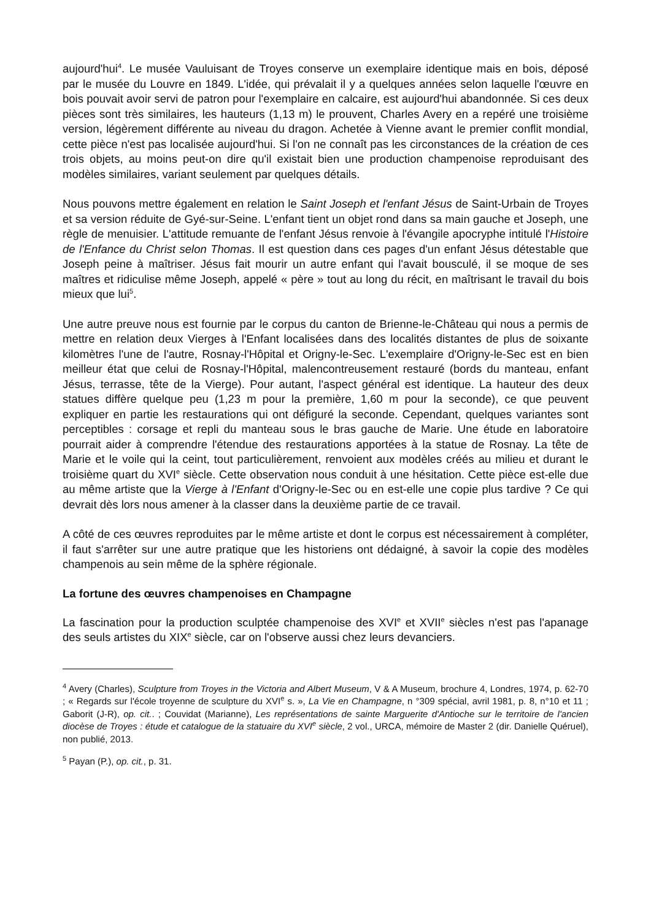aujourd'hui<sup>4</sup>. Le musée Vauluisant de Troyes conserve un exemplaire identique mais en bois, déposé par le musée du Louvre en 1849. L'idée, qui prévalait il y a quelques années selon laquelle l'œuvre en bois pouvait avoir servi de patron pour l'exemplaire en calcaire, est aujourd'hui abandonnée. Si ces deux pièces sont très similaires, les hauteurs (1,13 m) le prouvent, Charles Avery en a repéré une troisième version, légèrement différente au niveau du dragon. Achetée à Vienne avant le premier conflit mondial, cette pièce n'est pas localisée aujourd'hui. Si l'on ne connaît pas les circonstances de la création de ces trois objets, au moins peut-on dire qu'il existait bien une production champenoise reproduisant des modèles similaires, variant seulement par quelques détails.
Nous pouvons mettre également en relation le Saint Joseph et l'enfant Jésus de Saint-Urbain de Troyes et sa version réduite de Gyé-sur-Seine. L'enfant tient un objet rond dans sa main gauche et Joseph, une règle de menuisier. L'attitude remuante de l'enfant Jésus renvoie à l'évangile apocryphe intitulé l'Histoire de l'Enfance du Christ selon Thomas. Il est question dans ces pages d'un enfant Jésus détestable que Joseph peine à maîtriser. Jésus fait mourir un autre enfant qui l'avait bousculé, il se moque de ses maîtres et ridiculise même Joseph, appelé « père » tout au long du récit, en maîtrisant le travail du bois mieux que lui<sup>5</sup>.
Une autre preuve nous est fournie par le corpus du canton de Brienne-le-Château qui nous a permis de mettre en relation deux Vierges à l'Enfant localisées dans des localités distantes de plus de soixante kilomètres l'une de l'autre, Rosnay-l'Hôpital et Origny-le-Sec. L'exemplaire d'Origny-le-Sec est en bien meilleur état que celui de Rosnay-l'Hôpital, malencontreusement restauré (bords du manteau, enfant Jésus, terrasse, tête de la Vierge). Pour autant, l'aspect général est identique. La hauteur des deux statues diffère quelque peu (1,23 m pour la première, 1,60 m pour la seconde), ce que peuvent expliquer en partie les restaurations qui ont défiguré la seconde. Cependant, quelques variantes sont perceptibles : corsage et repli du manteau sous le bras gauche de Marie. Une étude en laboratoire pourrait aider à comprendre l'étendue des restaurations apportées à la statue de Rosnay. La tête de Marie et le voile qui la ceint, tout particulièrement, renvoient aux modèles créés au milieu et durant le troisième quart du XVI<sup>e</sup> siècle. Cette observation nous conduit à une hésitation. Cette pièce est-elle due au même artiste que la Vierge à l'Enfant d'Origny-le-Sec ou en est-elle une copie plus tardive ? Ce qui devrait dès lors nous amener à la classer dans la deuxième partie de ce travail.
A côté de ces œuvres reproduites par le même artiste et dont le corpus est nécessairement à compléter, il faut s'arrêter sur une autre pratique que les historiens ont dédaigné, à savoir la copie des modèles champenois au sein même de la sphère régionale.
La fortune des œuvres champenoises en Champagne
La fascination pour la production sculptée champenoise des XVI<sup>e</sup> et XVII<sup>e</sup> siècles n'est pas l'apanage des seuls artistes du XIX<sup>e</sup> siècle, car on l'observe aussi chez leurs devanciers.
<sup>4</sup> Avery (Charles), Sculpture from Troyes in the Victoria and Albert Museum, V & A Museum, brochure 4, Londres, 1974, p. 62-70 ; « Regards sur l'école troyenne de sculpture du XVI<sup>e</sup> s. », La Vie en Champagne, n °309 spécial, avril 1981, p. 8, n°10 et 11 ; Gaborit (J-R), op. cit.. ; Couvidat (Marianne), Les représentations de sainte Marguerite d'Antioche sur le territoire de l'ancien diocèse de Troyes : étude et catalogue de la statuaire du XVI<sup>e</sup> siècle, 2 vol., URCA, mémoire de Master 2 (dir. Danielle Quéruel), non publié, 2013.
<sup>5</sup> Payan (P.), op. cit., p. 31.